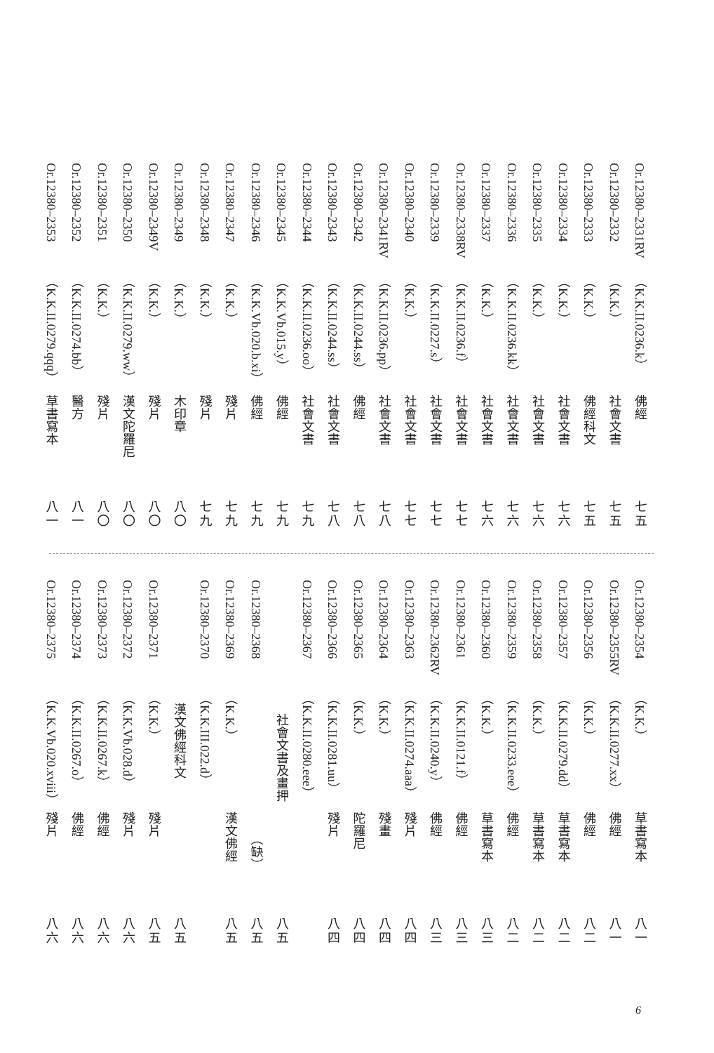Or.12380–2331RV （K.K.II.0236.k） 佛經 七五
Or.12380–2332 （K.K.） 社會文書 七五
Or.12380–2333 （K.K.） 佛經科文 七五
Or.12380–2334 （K.K.） 社會文書 七六
Or.12380–2335 （K.K.） 社會文書 七六
Or.12380–2336 （K.K.II.0236.kk） 社會文書 七六
Or.12380–2337 （K.K.） 社會文書 七六
Or.12380–2338RV （K.K.II.0236.f） 社會文書 七七
Or.12380–2339 （K.K.II.0227.s） 社會文書 七七
Or.12380–2340 （K.K.） 社會文書 七七
Or.12380–2341RV （K.K.II.0236.pp） 社會文書 七八
Or.12380–2342 （K.K.II.0244.ss） 佛經 七八
Or.12380–2343 （K.K.II.0244.ss） 社會文書 七八
Or.12380–2344 （K.K.II.0236.oo） 社會文書 七九
Or.12380–2345 （K.K.Vb.015.y） 佛經 七九
Or.12380–2346 （K.K.Vb.020.b.xi） 佛經 七九
Or.12380–2347 （K.K.） 殘片 七九
Or.12380–2348 （K.K.） 殘片 七九
Or.12380–2349 （K.K.） 木印章 八〇
Or.12380–2349V （K.K.） 殘片 八〇
Or.12380–2350 （K.K.II.0279.ww） 漢文陀羅尼 八〇
Or.12380–2351 （K.K.） 殘片 八〇
Or.12380–2352 （K.K.II.0274.bb） 醫方 八一
Or.12380–2353 （K.K.II.0279.qqq） 草書寫本 八一
Or.12380–2354 （K.K.） 草書寫本 八一
Or.12380–2355RV （K.K.II.0277.xx） 佛經 八一
Or.12380–2356 （K.K.） 佛經 八二
Or.12380–2357 （K.K.II.0279.dd） 草書寫本 八二
Or.12380–2358 （K.K.） 草書寫本 八二
Or.12380–2359 （K.K.II.0233.eee） 佛經 八二
Or.12380–2360 （K.K.） 草書寫本 八三
Or.12380–2361 （K.K.II.0121.f） 佛經 八三
Or.12380–2362RV （K.K.II.0240.y） 佛經 八三
Or.12380–2363 （K.K.II.0274.aaa） 殘片 八四
Or.12380–2364 （K.K.） 殘畫 八四
Or.12380–2365 （K.K.） 陀羅尼 八四
Or.12380–2366 （K.K.II.0281.uu） 殘片 八四
Or.12380–2367 （K.K.II.0280.eee）
社會文書及畫押 八五
Or.12380–2368 （缺） 八五
Or.12380–2369 （K.K.） 漢文佛經 八五
Or.12380–2370 （K.K.III.022.d）
漢文佛經科文 八五
Or.12380–2371 （K.K.） 殘片 八五
Or.12380–2372 （K.K.Vb.028.d） 殘片 八六
Or.12380–2373 （K.K.II.0267.k） 佛經 八六
Or.12380–2374 （K.K.II.0267.o） 佛經 八六
Or.12380–2375 （K.K.Vb.020.xviii） 殘片 八六
6